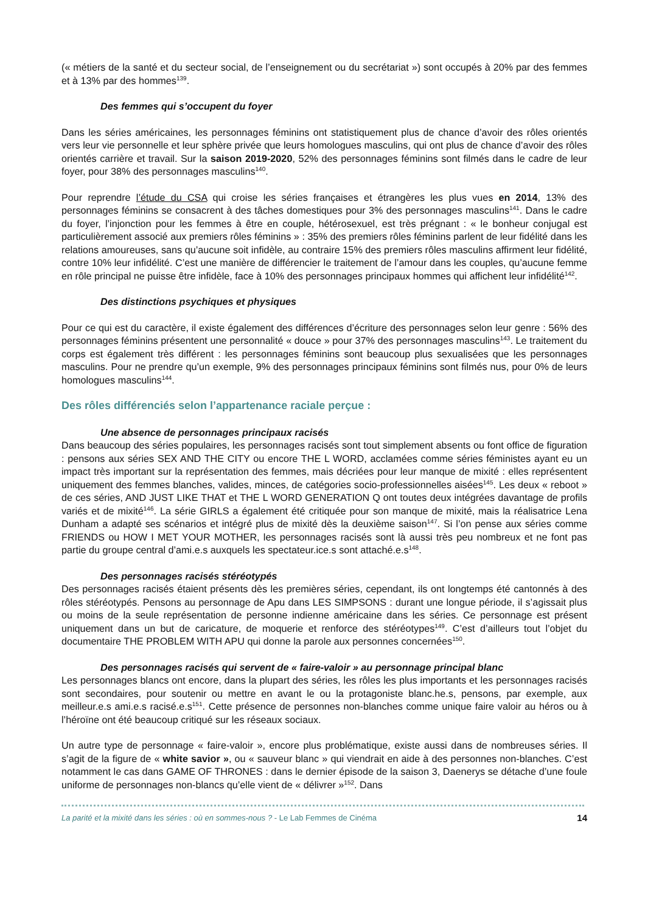(« métiers de la santé et du secteur social, de l’enseignement ou du secrétariat ») sont occupés à 20% par des femmes et à 13% par des hommes<sup>139</sup>.
Des femmes qui s’occupent du foyer
Dans les séries américaines, les personnages féminins ont statistiquement plus de chance d’avoir des rôles orientés vers leur vie personnelle et leur sphère privée que leurs homologues masculins, qui ont plus de chance d’avoir des rôles orientés carrière et travail. Sur la saison 2019-2020, 52% des personnages féminins sont filmés dans le cadre de leur foyer, pour 38% des personnages masculins<sup>140</sup>.
Pour reprendre l’étude du CSA qui croise les séries françaises et étrangères les plus vues en 2014, 13% des personnages féminins se consacrent à des tâches domestiques pour 3% des personnages masculins<sup>141</sup>. Dans le cadre du foyer, l’injonction pour les femmes à être en couple, hétérosexuel, est très prégnant : « le bonheur conjugal est particulièrement associé aux premiers rôles féminins » : 35% des premiers rôles féminins parlent de leur fidélité dans les relations amoureuses, sans qu’aucune soit infidèle, au contraire 15% des premiers rôles masculins affirment leur fidélité, contre 10% leur infidélité. C’est une manière de différencier le traitement de l’amour dans les couples, qu’aucune femme en rôle principal ne puisse être infidèle, face à 10% des personnages principaux hommes qui affichent leur infidélité<sup>142</sup>.
Des distinctions psychiques et physiques
Pour ce qui est du caractère, il existe également des différences d’écriture des personnages selon leur genre : 56% des personnages féminins présentent une personnalité « douce » pour 37% des personnages masculins<sup>143</sup>. Le traitement du corps est également très différent : les personnages féminins sont beaucoup plus sexualisées que les personnages masculins. Pour ne prendre qu’un exemple, 9% des personnages principaux féminins sont filmés nus, pour 0% de leurs homologues masculins<sup>144</sup>.
Des rôles différenciés selon l’appartenance raciale perçue :
Une absence de personnages principaux racisés
Dans beaucoup des séries populaires, les personnages racisés sont tout simplement absents ou font office de figuration : pensons aux séries SEX AND THE CITY ou encore THE L WORD, acclamées comme séries féministes ayant eu un impact très important sur la représentation des femmes, mais décriées pour leur manque de mixité : elles représentent uniquement des femmes blanches, valides, minces, de catégories socio-professionnelles aisées<sup>145</sup>. Les deux « reboot » de ces séries, AND JUST LIKE THAT et THE L WORD GENERATION Q ont toutes deux intégrées davantage de profils variés et de mixité<sup>146</sup>. La série GIRLS a également été critiquée pour son manque de mixité, mais la réalisatrice Lena Dunham a adapté ses scénarios et intégré plus de mixité dès la deuxième saison<sup>147</sup>. Si l’on pense aux séries comme FRIENDS ou HOW I MET YOUR MOTHER, les personnages racisés sont là aussi très peu nombreux et ne font pas partie du groupe central d’ami.e.s auxquels les spectateur.ice.s sont attaché.e.s<sup>148</sup>.
Des personnages racisés stéréotypés
Des personnages racisés étaient présents dès les premières séries, cependant, ils ont longtemps été cantonnés à des rôles stéréotypés. Pensons au personnage de Apu dans LES SIMPSONS : durant une longue période, il s’agissait plus ou moins de la seule représentation de personne indienne américaine dans les séries. Ce personnage est présent uniquement dans un but de caricature, de moquerie et renforce des stéréotypes<sup>149</sup>. C’est d’ailleurs tout l’objet du documentaire THE PROBLEM WITH APU qui donne la parole aux personnes concernées<sup>150</sup>.
Des personnages racisés qui servent de « faire-valoir » au personnage principal blanc
Les personnages blancs ont encore, dans la plupart des séries, les rôles les plus importants et les personnages racisés sont secondaires, pour soutenir ou mettre en avant le ou la protagoniste blanc.he.s, pensons, par exemple, aux meilleur.e.s ami.e.s racisé.e.s<sup>151</sup>. Cette présence de personnes non-blanches comme unique faire valoir au héros ou à l’héroïne ont été beaucoup critiqué sur les réseaux sociaux.
Un autre type de personnage « faire-valoir », encore plus problématique, existe aussi dans de nombreuses séries. Il s’agit de la figure de « white savior », ou « sauveur blanc » qui viendrait en aide à des personnes non-blanches. C’est notamment le cas dans GAME OF THRONES : dans le dernier épisode de la saison 3, Daenerys se détache d’une foule uniforme de personnages non-blancs qu’elle vient de « délivrer »<sup>152</sup>. Dans
La parité et la mixité dans les séries : où en sommes-nous ? - Le Lab Femmes de Cinéma 14